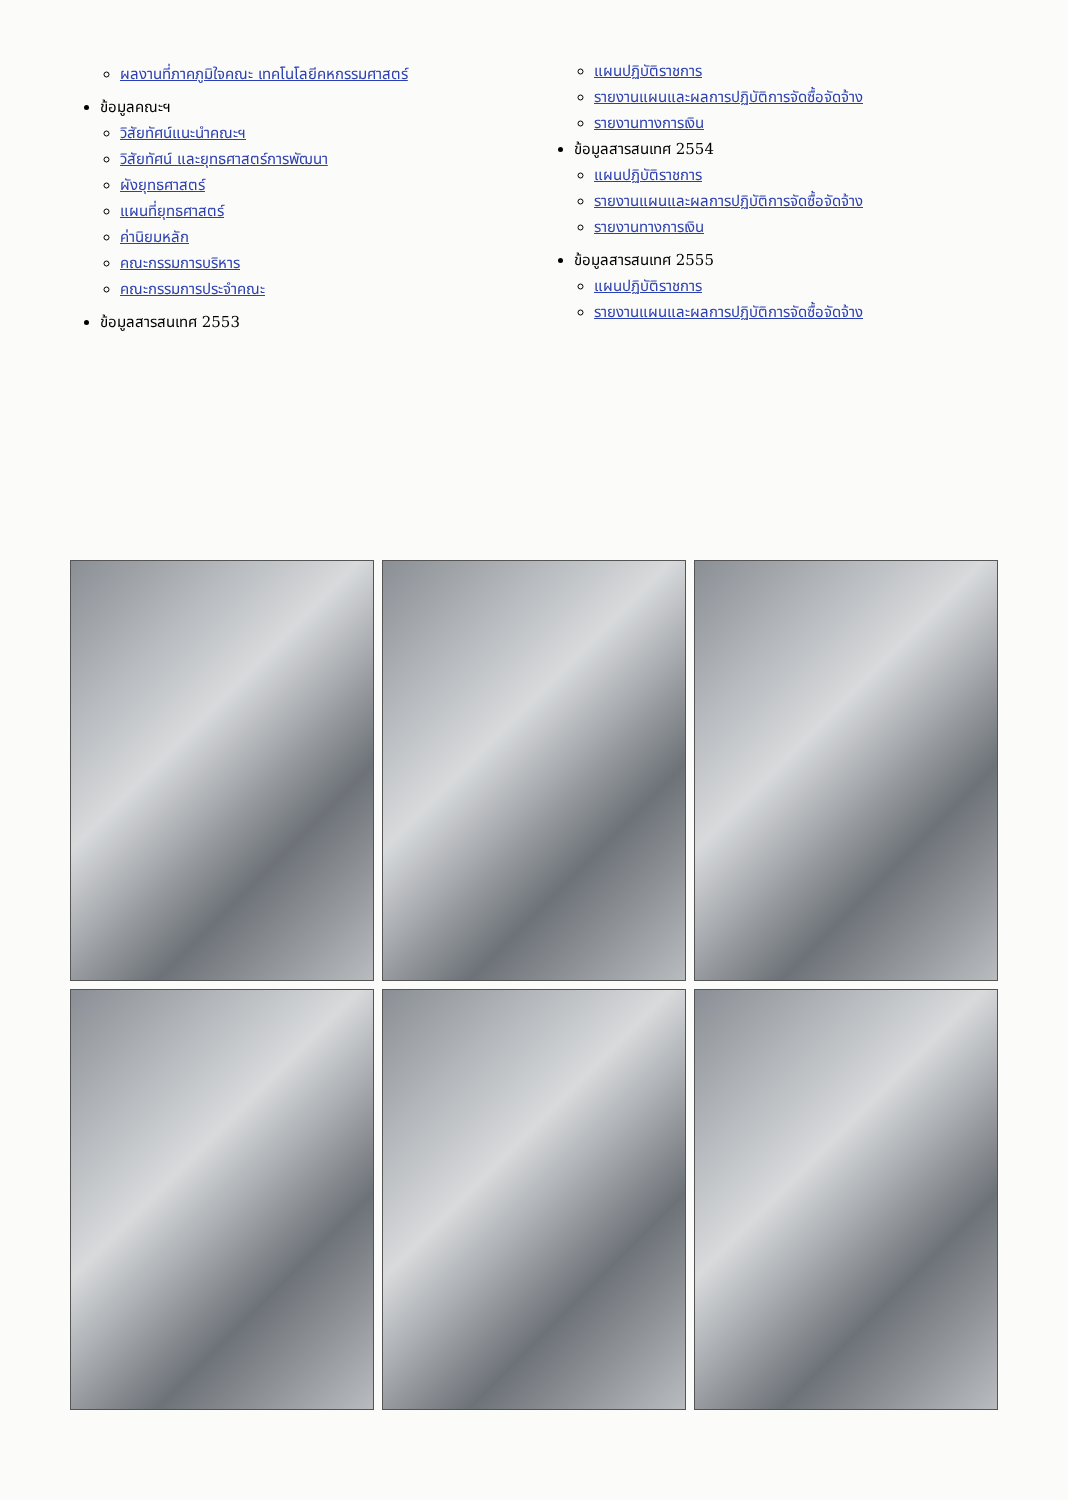ผลงานที่ภาคภูมิใจคณะ เทคโนโลยีคหกรรมศาสตร์
ข้อมูลคณะฯ
วิสัยทัศน์แนะนำคณะฯ
วิสัยทัศน์ และยุทธศาสตร์การพัฒนา
ผังยุทธศาสตร์
แผนที่ยุทธศาสตร์
ค่านิยมหลัก
คณะกรรมการบริหาร
คณะกรรมการประจำคณะ
ข้อมูลสารสนเทศ 2553
แผนปฏิบัติราชการ
รายงานแผนและผลการปฏิบัติการจัดซื้อจัดจ้าง
รายงานทางการเงิน
ข้อมูลสารสนเทศ 2554
แผนปฏิบัติราชการ
รายงานแผนและผลการปฏิบัติการจัดซื้อจัดจ้าง
รายงานทางการเงิน
ข้อมูลสารสนเทศ 2555
แผนปฏิบัติราชการ
รายงานแผนและผลการปฏิบัติการจัดซื้อจัดจ้าง